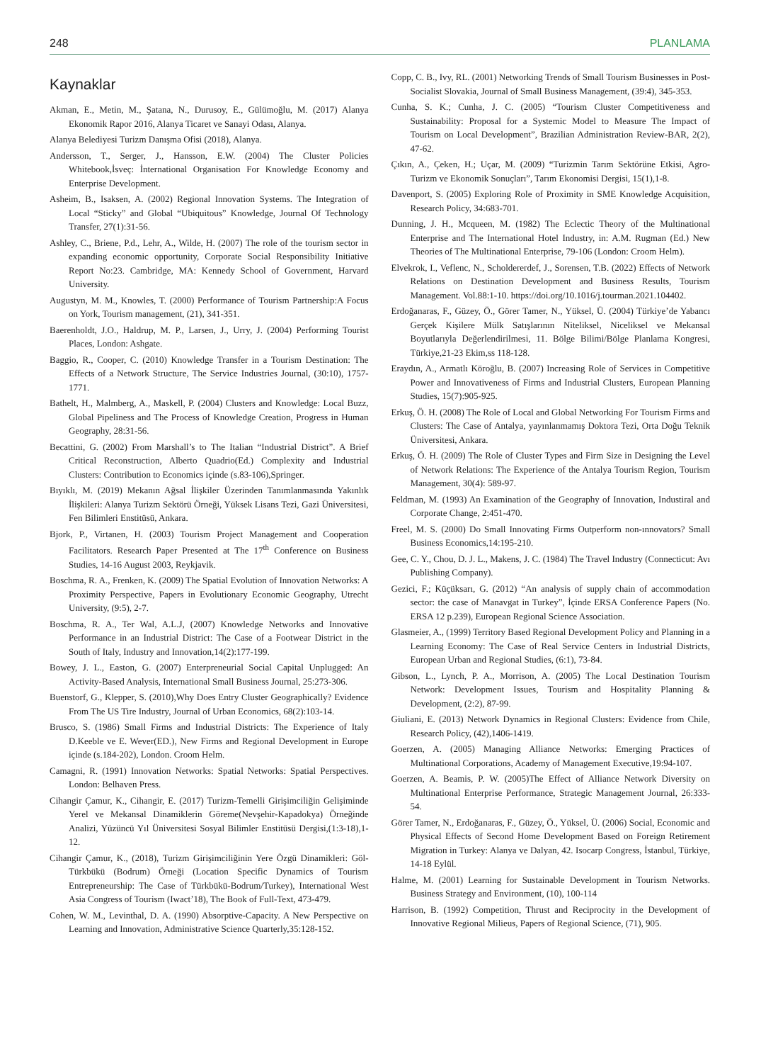248 PLANLAMA
Kaynaklar
Akman, E., Metin, M., Şatana, N., Durusoy, E., Gülümoğlu, M. (2017) Alanya Ekonomik Rapor 2016, Alanya Ticaret ve Sanayi Odası, Alanya.
Alanya Belediyesi Turizm Danışma Ofisi (2018), Alanya.
Andersson, T., Serger, J., Hansson, E.W. (2004) The Cluster Policies Whitebook,İsveç: İnternational Organisation For Knowledge Economy and Enterprise Development.
Asheim, B., Isaksen, A. (2002) Regional Innovation Systems. The Integration of Local “Sticky” and Global “Ubiquitous” Knowledge, Journal Of Technology Transfer, 27(1):31-56.
Ashley, C., Briene, P.d., Lehr, A., Wilde, H. (2007) The role of the tourism sector in expanding economic opportunity, Corporate Social Responsibility Initiative Report No:23. Cambridge, MA: Kennedy School of Government, Harvard University.
Augustyn, M. M., Knowles, T. (2000) Performance of Tourism Partnership:A Focus on York, Tourism management, (21), 341-351.
Baerenholdt, J.O., Haldrup, M. P., Larsen, J., Urry, J. (2004) Performing Tourist Places, London: Ashgate.
Baggio, R., Cooper, C. (2010) Knowledge Transfer in a Tourism Destination: The Effects of a Network Structure, The Service Industries Journal, (30:10), 1757-1771.
Bathelt, H., Malmberg, A., Maskell, P. (2004) Clusters and Knowledge: Local Buzz, Global Pipeliness and The Process of Knowledge Creation, Progress in Human Geography, 28:31-56.
Becattini, G. (2002) From Marshall’s to The Italian “Industrial District”. A Brief Critical Reconstruction, Alberto Quadrio(Ed.) Complexity and Industrial Clusters: Contribution to Economics içinde (s.83-106),Springer.
Bıyıklı, M. (2019) Mekanın Ağsal İlişkiler Üzerinden Tanımlanmasında Yakınlık İlişkileri: Alanya Turizm Sektörü Örneği, Yüksek Lisans Tezi, Gazi Üniversitesi, Fen Bilimleri Enstitüsü, Ankara.
Bjork, P., Virtanen, H. (2003) Tourism Project Management and Cooperation Facilitators. Research Paper Presented at The 17<sup>th</sup> Conference on Business Studies, 14-16 August 2003, Reykjavik.
Boschma, R. A., Frenken, K. (2009) The Spatial Evolution of Innovation Networks: A Proximity Perspective, Papers in Evolutionary Economic Geography, Utrecht University, (9:5), 2-7.
Boschma, R. A., Ter Wal, A.L.J, (2007) Knowledge Networks and Innovative Performance in an Industrial District: The Case of a Footwear District in the South of Italy, Industry and Innovation,14(2):177-199.
Bowey, J. L., Easton, G. (2007) Enterpreneurial Social Capital Unplugged: An Activity-Based Analysis, International Small Business Journal, 25:273-306.
Buenstorf, G., Klepper, S. (2010),Why Does Entry Cluster Geographically? Evidence From The US Tire Industry, Journal of Urban Economics, 68(2):103-14.
Brusco, S. (1986) Small Firms and Industrial Districts: The Experience of Italy D.Keeble ve E. Wever(ED.), New Firms and Regional Development in Europe içinde (s.184-202), London. Croom Helm.
Camagni, R. (1991) Innovation Networks: Spatial Networks: Spatial Perspectives. London: Belhaven Press.
Cihangir Çamur, K., Cihangir, E. (2017) Turizm-Temelli Girişimciliğin Gelişiminde Yerel ve Mekansal Dinamiklerin Göreme(Nevşehir-Kapadokya) Örneğinde Analizi, Yüzüncü Yıl Üniversitesi Sosyal Bilimler Enstitüsü Dergisi,(1:3-18),1-12.
Cihangir Çamur, K., (2018), Turizm Girişimciliğinin Yere Özgü Dinamikleri: Göl-Türkbükü (Bodrum) Örneği (Location Specific Dynamics of Tourism Entrepreneurship: The Case of Türkbükü-Bodrum/Turkey), International West Asia Congress of Tourism (Iwact’18), The Book of Full-Text, 473-479.
Cohen, W. M., Levinthal, D. A. (1990) Absorptive-Capacity. A New Perspective on Learning and Innovation, Administrative Science Quarterly,35:128-152.
Copp, C. B., Ivy, RL. (2001) Networking Trends of Small Tourism Businesses in Post-Socialist Slovakia, Journal of Small Business Management, (39:4), 345-353.
Cunha, S. K.; Cunha, J. C. (2005) “Tourism Cluster Competitiveness and Sustainability: Proposal for a Systemic Model to Measure The Impact of Tourism on Local Development”, Brazilian Administration Review-BAR, 2(2), 47-62.
Çıkın, A., Çeken, H.; Uçar, M. (2009) “Turizmin Tarım Sektörüne Etkisi, Agro-Turizm ve Ekonomik Sonuçları”, Tarım Ekonomisi Dergisi, 15(1),1-8.
Davenport, S. (2005) Exploring Role of Proximity in SME Knowledge Acquisition, Research Policy, 34:683-701.
Dunning, J. H., Mcqueen, M. (1982) The Eclectic Theory of the Multinational Enterprise and The International Hotel Industry, in: A.M. Rugman (Ed.) New Theories of The Multinational Enterprise, 79-106 (London: Croom Helm).
Elvekrok, I., Veflenc, N., Scholdererdef, J., Sorensen, T.B. (2022) Effects of Network Relations on Destination Development and Business Results, Tourism Management. Vol.88:1-10. https://doi.org/10.1016/j.tourman.2021.104402.
Erdoğanaras, F., Güzey, Ö., Görer Tamer, N., Yüksel, Ü. (2004) Türkiye’de Yabancı Gerçek Kişilere Mülk Satışlarının Niteliksel, Niceliksel ve Mekansal Boyutlarıyla Değerlendirilmesi, 11. Bölge Bilimi/Bölge Planlama Kongresi, Türkiye,21-23 Ekim,ss 118-128.
Eraydın, A., Armatlı Köroğlu, B. (2007) Increasing Role of Services in Competitive Power and Innovativeness of Firms and Industrial Clusters, European Planning Studies, 15(7):905-925.
Erkuş, Ö. H. (2008) The Role of Local and Global Networking For Tourism Firms and Clusters: The Case of Antalya, yayınlanmamış Doktora Tezi, Orta Doğu Teknik Üniversitesi, Ankara.
Erkuş, Ö. H. (2009) The Role of Cluster Types and Firm Size in Designing the Level of Network Relations: The Experience of the Antalya Tourism Region, Tourism Management, 30(4): 589-97.
Feldman, M. (1993) An Examination of the Geography of Innovation, Industiral and Corporate Change, 2:451-470.
Freel, M. S. (2000) Do Small Innovating Firms Outperform non-ınnovators? Small Business Economics,14:195-210.
Gee, C. Y., Chou, D. J. L., Makens, J. C. (1984) The Travel Industry (Connecticut: Avı Publishing Company).
Gezici, F.; Küçüksarı, G. (2012) “An analysis of supply chain of accommodation sector: the case of Manavgat in Turkey”, İçinde ERSA Conference Papers (No. ERSA 12 p.239), European Regional Science Association.
Glasmeier, A., (1999) Territory Based Regional Development Policy and Planning in a Learning Economy: The Case of Real Service Centers in Industrial Districts, European Urban and Regional Studies, (6:1), 73-84.
Gibson, L., Lynch, P. A., Morrison, A. (2005) The Local Destination Tourism Network: Development Issues, Tourism and Hospitality Planning & Development, (2:2), 87-99.
Giuliani, E. (2013) Network Dynamics in Regional Clusters: Evidence from Chile, Research Policy, (42),1406-1419.
Goerzen, A. (2005) Managing Alliance Networks: Emerging Practices of Multinational Corporations, Academy of Management Executive,19:94-107.
Goerzen, A. Beamis, P. W. (2005)The Effect of Alliance Network Diversity on Multinational Enterprise Performance, Strategic Management Journal, 26:333-54.
Görer Tamer, N., Erdoğanaras, F., Güzey, Ö., Yüksel, Ü. (2006) Social, Economic and Physical Effects of Second Home Development Based on Foreign Retirement Migration in Turkey: Alanya ve Dalyan, 42. Isocarp Congress, İstanbul, Türkiye, 14-18 Eylül.
Halme, M. (2001) Learning for Sustainable Development in Tourism Networks. Business Strategy and Environment, (10), 100-114
Harrison, B. (1992) Competition, Thrust and Reciprocity in the Development of Innovative Regional Milieus, Papers of Regional Science, (71), 905.